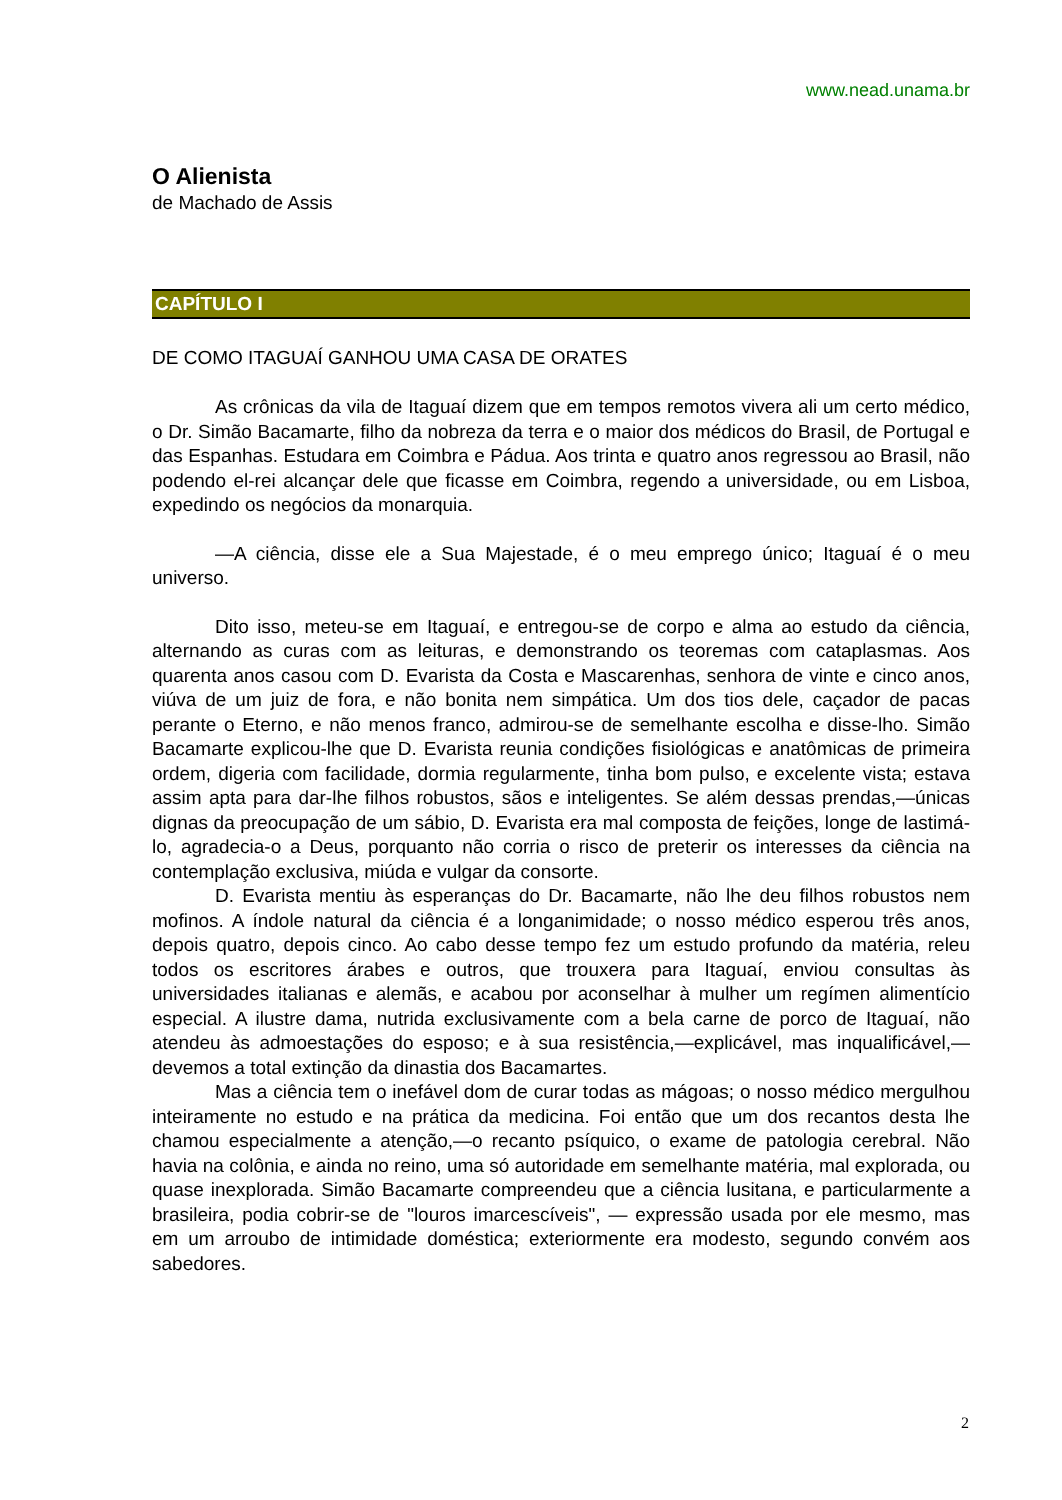www.nead.unama.br
O Alienista
de Machado de Assis
CAPÍTULO I
DE COMO ITAGUAÍ GANHOU UMA CASA DE ORATES
As crônicas da vila de Itaguaí dizem que em tempos remotos vivera ali um certo médico, o Dr. Simão Bacamarte, filho da nobreza da terra e o maior dos médicos do Brasil, de Portugal e das Espanhas. Estudara em Coimbra e Pádua. Aos trinta e quatro anos regressou ao Brasil, não podendo el-rei alcançar dele que ficasse em Coimbra, regendo a universidade, ou em Lisboa, expedindo os negócios da monarquia.
—A ciência, disse ele a Sua Majestade, é o meu emprego único; Itaguaí é o meu universo.
Dito isso, meteu-se em Itaguaí, e entregou-se de corpo e alma ao estudo da ciência, alternando as curas com as leituras, e demonstrando os teoremas com cataplasmas. Aos quarenta anos casou com D. Evarista da Costa e Mascarenhas, senhora de vinte e cinco anos, viúva de um juiz de fora, e não bonita nem simpática. Um dos tios dele, caçador de pacas perante o Eterno, e não menos franco, admirou-se de semelhante escolha e disse-lho. Simão Bacamarte explicou-lhe que D. Evarista reunia condições fisiológicas e anatômicas de primeira ordem, digeria com facilidade, dormia regularmente, tinha bom pulso, e excelente vista; estava assim apta para dar-lhe filhos robustos, sãos e inteligentes. Se além dessas prendas,—únicas dignas da preocupação de um sábio, D. Evarista era mal composta de feições, longe de lastimá-lo, agradecia-o a Deus, porquanto não corria o risco de preterir os interesses da ciência na contemplação exclusiva, miúda e vulgar da consorte.
D. Evarista mentiu às esperanças do Dr. Bacamarte, não lhe deu filhos robustos nem mofinos. A índole natural da ciência é a longanimidade; o nosso médico esperou três anos, depois quatro, depois cinco. Ao cabo desse tempo fez um estudo profundo da matéria, releu todos os escritores árabes e outros, que trouxera para Itaguaí, enviou consultas às universidades italianas e alemãs, e acabou por aconselhar à mulher um regímen alimentício especial. A ilustre dama, nutrida exclusivamente com a bela carne de porco de Itaguaí, não atendeu às admoestações do esposo; e à sua resistência,—explicável, mas inqualificável,—devemos a total extinção da dinastia dos Bacamartes.
Mas a ciência tem o inefável dom de curar todas as mágoas; o nosso médico mergulhou inteiramente no estudo e na prática da medicina. Foi então que um dos recantos desta lhe chamou especialmente a atenção,—o recanto psíquico, o exame de patologia cerebral. Não havia na colônia, e ainda no reino, uma só autoridade em semelhante matéria, mal explorada, ou quase inexplorada. Simão Bacamarte compreendeu que a ciência lusitana, e particularmente a brasileira, podia cobrir-se de "louros imarcescíveis", — expressão usada por ele mesmo, mas em um arroubo de intimidade doméstica; exteriormente era modesto, segundo convém aos sabedores.
2